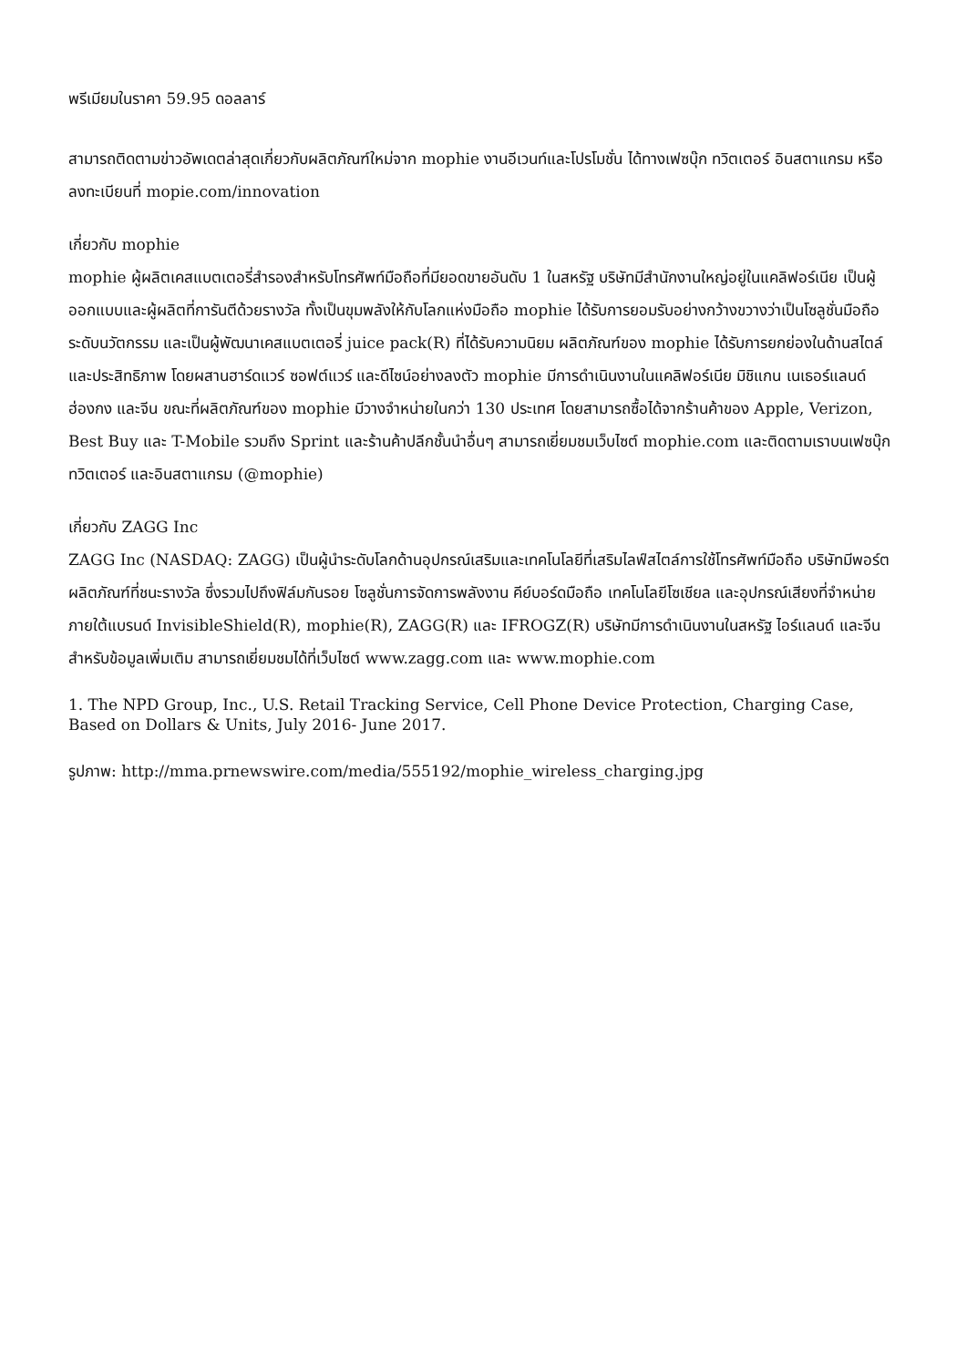พรีเมียมในราคา 59.95 ดอลลาร์
สามารถติดตามข่าวอัพเดตล่าสุดเกี่ยวกับผลิตภัณฑ์ใหม่จาก mophie งานอีเวนท์และโปรโมชั่น ได้ทางเฟซบุ๊ก ทวิตเตอร์ อินสตาแกรม หรือลงทะเบียนที่ mopie.com/innovation
เกี่ยวกับ mophie
mophie ผู้ผลิตเคสแบตเตอรี่สำรองสำหรับโทรศัพท์มือถือที่มียอดขายอันดับ 1 ในสหรัฐ บริษัทมีสำนักงานใหญ่อยู่ในแคลิฟอร์เนีย เป็นผู้ออกแบบและผู้ผลิตที่การันตีด้วยรางวัล ทั้งเป็นขุมพลังให้กับโลกแห่งมือถือ mophie ได้รับการยอมรับอย่างกว้างขวางว่าเป็นโซลูชั่นมือถือระดับนวัตกรรม และเป็นผู้พัฒนาเคสแบตเตอรี่ juice pack(R) ที่ได้รับความนิยม ผลิตภัณฑ์ของ mophie ได้รับการยกย่องในด้านสไตล์และประสิทธิภาพ โดยผสานฮาร์ดแวร์ ซอฟต์แวร์ และดีไซน์อย่างลงตัว mophie มีการดำเนินงานในแคลิฟอร์เนีย มิชิแกน เนเธอร์แลนด์ ฮ่องกง และจีน ขณะที่ผลิตภัณฑ์ของ mophie มีวางจำหน่ายในกว่า 130 ประเทศ โดยสามารถซื้อได้จากร้านค้าของ Apple, Verizon, Best Buy และ T-Mobile รวมถึง Sprint และร้านค้าปลีกชั้นนำอื่นๆ สามารถเยี่ยมชมเว็บไซต์ mophie.com และติดตามเราบนเฟซบุ๊ก ทวิตเตอร์ และอินสตาแกรม (@mophie)
เกี่ยวกับ ZAGG Inc
ZAGG Inc (NASDAQ: ZAGG) เป็นผู้นำระดับโลกด้านอุปกรณ์เสริมและเทคโนโลยีที่เสริมไลฟ์สไตล์การใช้โทรศัพท์มือถือ บริษัทมีพอร์ตผลิตภัณฑ์ที่ชนะรางวัล ซึ่งรวมไปถึงฟิล์มกันรอย โซลูชั่นการจัดการพลังงาน คีย์บอร์ดมือถือ เทคโนโลยีโซเชียล และอุปกรณ์เสียงที่จำหน่ายภายใต้แบรนด์ InvisibleShield(R), mophie(R), ZAGG(R) และ IFROGZ(R) บริษัทมีการดำเนินงานในสหรัฐ ไอร์แลนด์ และจีน สำหรับข้อมูลเพิ่มเติม สามารถเยี่ยมชมได้ที่เว็บไซต์ www.zagg.com และ www.mophie.com
1. The NPD Group, Inc., U.S. Retail Tracking Service, Cell Phone Device Protection, Charging Case, Based on Dollars & Units, July 2016- June 2017.
รูปภาพ: http://mma.prnewswire.com/media/555192/mophie_wireless_charging.jpg